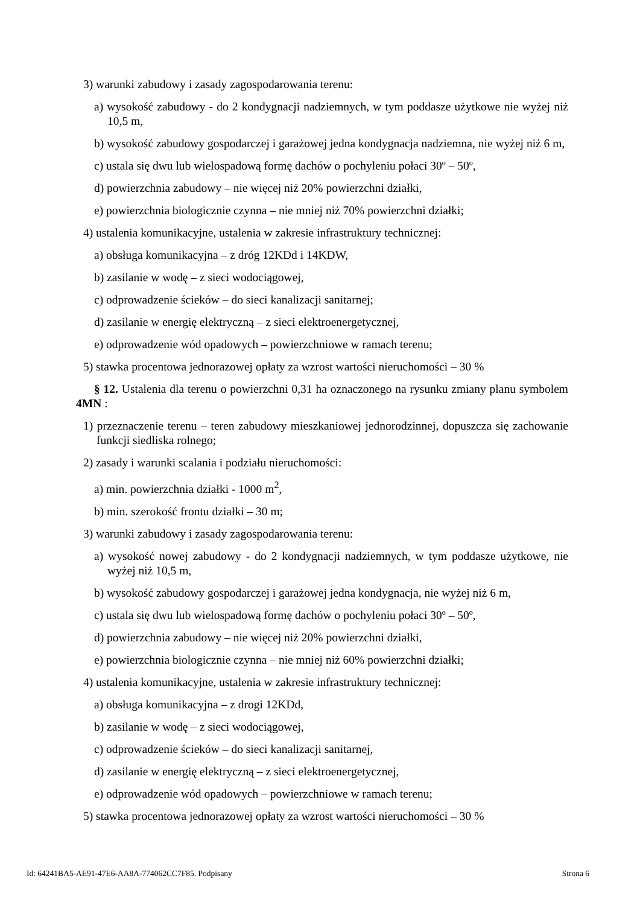3) warunki zabudowy i zasady zagospodarowania terenu:
a) wysokość zabudowy - do 2 kondygnacji nadziemnych, w tym poddasze użytkowe nie wyżej niż 10,5 m,
b) wysokość zabudowy gospodarczej i garażowej jedna kondygnacja nadziemna, nie wyżej niż 6 m,
c) ustala się dwu lub wielospadową formę dachów o pochyleniu połaci 30º – 50º,
d) powierzchnia zabudowy – nie więcej niż 20% powierzchni działki,
e) powierzchnia biologicznie czynna – nie mniej niż 70% powierzchni działki;
4) ustalenia komunikacyjne, ustalenia w zakresie infrastruktury technicznej:
a) obsługa komunikacyjna – z dróg 12KDd i 14KDW,
b) zasilanie w wodę – z sieci wodociągowej,
c) odprowadzenie ścieków – do sieci kanalizacji sanitarnej;
d) zasilanie w energię elektryczną – z sieci elektroenergetycznej,
e) odprowadzenie wód opadowych – powierzchniowe w ramach terenu;
5) stawka procentowa jednorazowej opłaty za wzrost wartości nieruchomości – 30 %
§ 12. Ustalenia dla terenu o powierzchni 0,31 ha oznaczonego na rysunku zmiany planu symbolem 4MN :
1) przeznaczenie terenu – teren zabudowy mieszkaniowej jednorodzinnej, dopuszcza się zachowanie funkcji siedliska rolnego;
2) zasady i warunki scalania i podziału nieruchomości:
a) min. powierzchnia działki - 1000 m<sup>2</sup>,
b) min. szerokość frontu działki – 30 m;
3) warunki zabudowy i zasady zagospodarowania terenu:
a) wysokość nowej zabudowy - do 2 kondygnacji nadziemnych, w tym poddasze użytkowe, nie wyżej niż 10,5 m,
b) wysokość zabudowy gospodarczej i garażowej jedna kondygnacja, nie wyżej niż 6 m,
c) ustala się dwu lub wielospadową formę dachów o pochyleniu połaci 30º – 50º,
d) powierzchnia zabudowy – nie więcej niż 20% powierzchni działki,
e) powierzchnia biologicznie czynna – nie mniej niż 60% powierzchni działki;
4) ustalenia komunikacyjne, ustalenia w zakresie infrastruktury technicznej:
a) obsługa komunikacyjna – z drogi 12KDd,
b) zasilanie w wodę – z sieci wodociągowej,
c) odprowadzenie ścieków – do sieci kanalizacji sanitarnej,
d) zasilanie w energię elektryczną – z sieci elektroenergetycznej,
e) odprowadzenie wód opadowych – powierzchniowe w ramach terenu;
5) stawka procentowa jednorazowej opłaty za wzrost wartości nieruchomości – 30 %
Id: 64241BA5-AE91-47E6-AA8A-774062CC7F85. Podpisany Strona 6